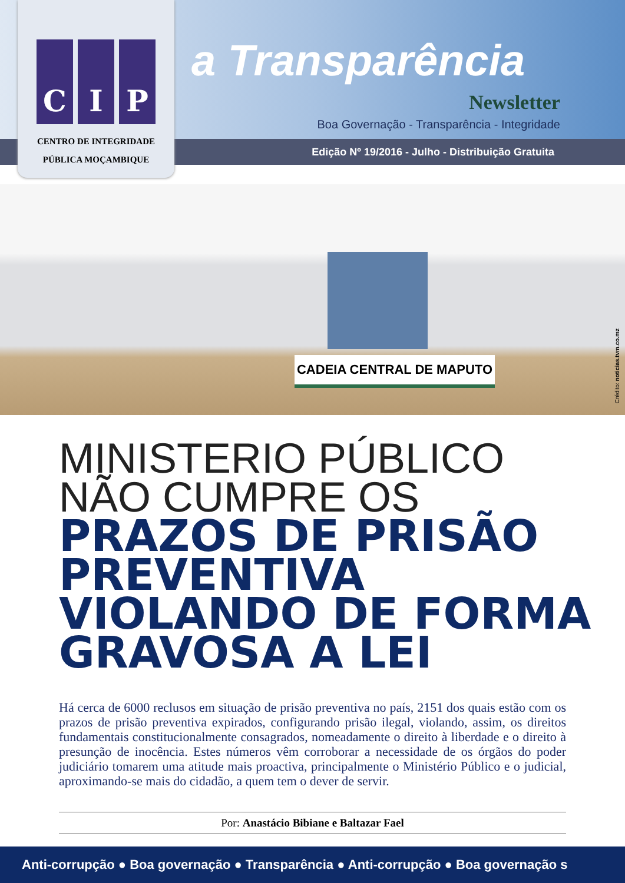C I P
CENTRO DE INTEGRIDADE
PÚBLICA MOÇAMBIQUE
a Transparência
Newsletter
Boa Governação - Transparência - Integridade
Edição Nº 19/2016 - Julho - Distribuição Gratuita
CADEIA CENTRAL DE MAPUTO
Crédito: noticias.tvm.co.mz
MINISTERIO PÚBLICO
NÃO CUMPRE OS
PRAZOS DE PRISÃO
PREVENTIVA
VIOLANDO DE FORMA
GRAVOSA A LEI
Há cerca de 6000 reclusos em situação de prisão preventiva no país, 2151 dos quais estão com os prazos de prisão preventiva expirados, configurando prisão ilegal, violando, assim, os direitos fundamentais constitucionalmente consagrados, nomeadamente o direito à liberdade e o direito à presunção de inocência. Estes números vêm corroborar a necessidade de os órgãos do poder judiciário tomarem uma atitude mais proactiva, principalmente o Ministério Público e o judicial, aproximando-se mais do cidadão, a quem tem o dever de servir.
Por: Anastácio Bibiane e Baltazar Fael
Anti-corrupção ● Boa governação ● Transparência ● Anti-corrupção ● Boa governação s